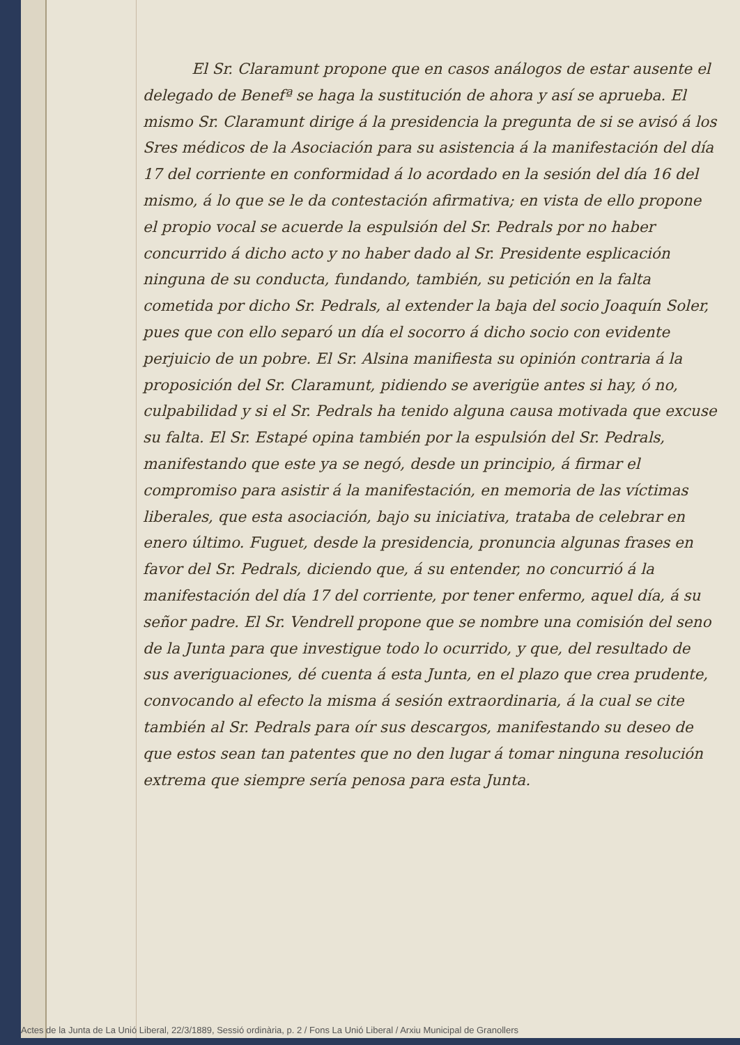El Sr. Claramunt propone que en casos análogos de estar ausente el delegado de Benefª se haga la sustitución de ahora y así se aprueba. El mismo Sr. Claramunt dirige á la presidencia la pregunta de si se avisó á los Sres médicos de la Asociación para su asistencia á la manifestación del día 17 del corriente en conformidad á lo acordado en la sesión del día 16 del mismo, á lo que se le da contestación afirmativa; en vista de ello propone el propio vocal se acuerde la espulsión del Sr. Pedrals por no haber concurrido á dicho acto y no haber dado al Sr. Presidente esplicación ninguna de su conducta, fundando, también, su petición en la falta cometida por dicho Sr. Pedrals, al extender la baja del socio Joaquín Soler, pues que con ello separó un día el socorro á dicho socio con evidente perjuicio de un pobre. El Sr. Alsina manifiesta su opinión contraria á la proposición del Sr. Claramunt, pidiendo se averigüe antes si hay, ó no, culpabilidad y si el Sr. Pedrals ha tenido alguna causa motivada que excuse su falta. El Sr. Estapé opina también por la espulsión del Sr. Pedrals, manifestando que este ya se negó, desde un principio, á firmar el compromiso para asistir á la manifestación, en memoria de las víctimas liberales, que esta asociación, bajo su iniciativa, trataba de celebrar en enero último. Fuguet, desde la presidencia, pronuncia algunas frases en favor del Sr. Pedrals, diciendo que, á su entender, no concurrió á la manifestación del día 17 del corriente, por tener enfermo, aquel día, á su señor padre. El Sr. Vendrell propone que se nombre una comisión del seno de la Junta para que investigue todo lo ocurrido, y que, del resultado de sus averiguaciones, dé cuenta á esta Junta, en el plazo que crea prudente, convocando al efecto la misma á sesión extraordinaria, á la cual se cite también al Sr. Pedrals para oír sus descargos, manifestando su deseo de que estos sean tan patentes que no den lugar á tomar ninguna resolución extrema que siempre sería penosa para esta Junta.
Actes de la Junta de La Unió Liberal, 22/3/1889, Sessió ordinària, p. 2 / Fons La Unió Liberal / Arxiu Municipal de Granollers